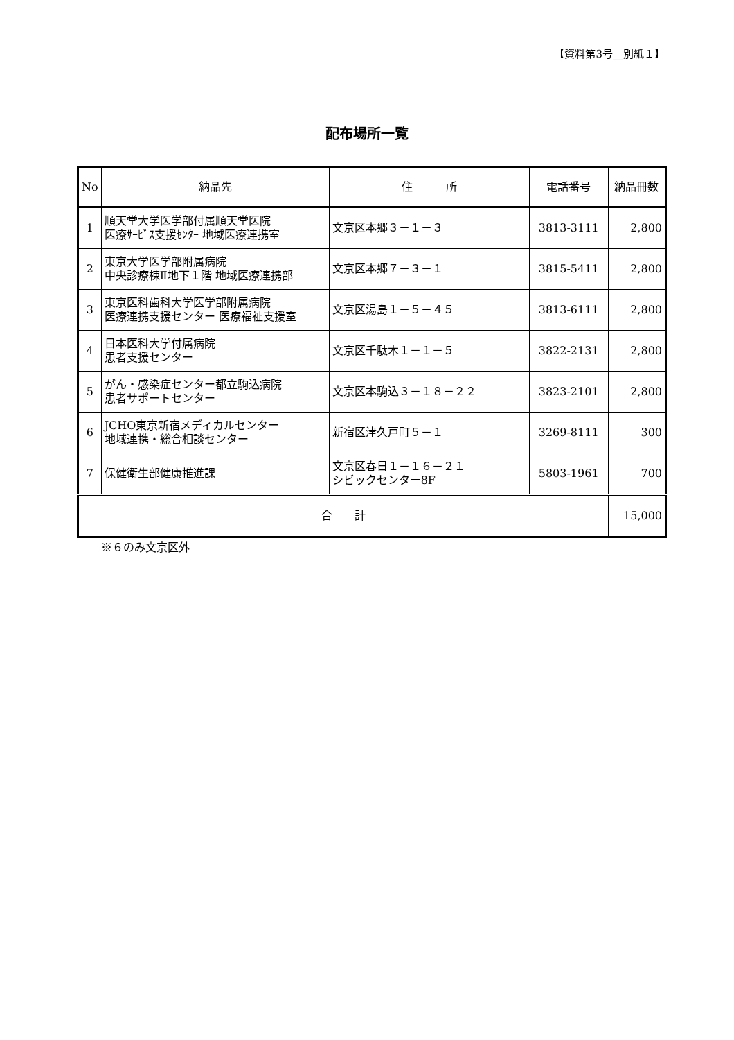【資料第3号__別紙１】
配布場所一覧
| No | 納品先 | 住 所 | 電話番号 | 納品冊数 |
| --- | --- | --- | --- | --- |
| 1 | 順天堂大学医学部付属順天堂医院 医療ｻｰﾋﾞｽ支援ｾﾝﾀｰ 地域医療連携室 | 文京区本郷３－１－３ | 3813-3111 | 2,800 |
| 2 | 東京大学医学部附属病院 中央診療棟Ⅱ地下１階 地域医療連携部 | 文京区本郷７－３－１ | 3815-5411 | 2,800 |
| 3 | 東京医科歯科大学医学部附属病院 医療連携支援センター 医療福祉支援室 | 文京区湯島１－５－４５ | 3813-6111 | 2,800 |
| 4 | 日本医科大学付属病院 患者支援センター | 文京区千駄木１－１－５ | 3822-2131 | 2,800 |
| 5 | がん・感染症センター都立駒込病院 患者サポートセンター | 文京区本駒込３－１８－２２ | 3823-2101 | 2,800 |
| 6 | JCHO東京新宿メディカルセンター 地域連携・総合相談センター | 新宿区津久戸町５－１ | 3269-8111 | 300 |
| 7 | 保健衛生部健康推進課 | 文京区春日１－１６－２１ シビックセンター8F | 5803-1961 | 700 |
| 合 計 | | | | 15,000 |
※６のみ文京区外